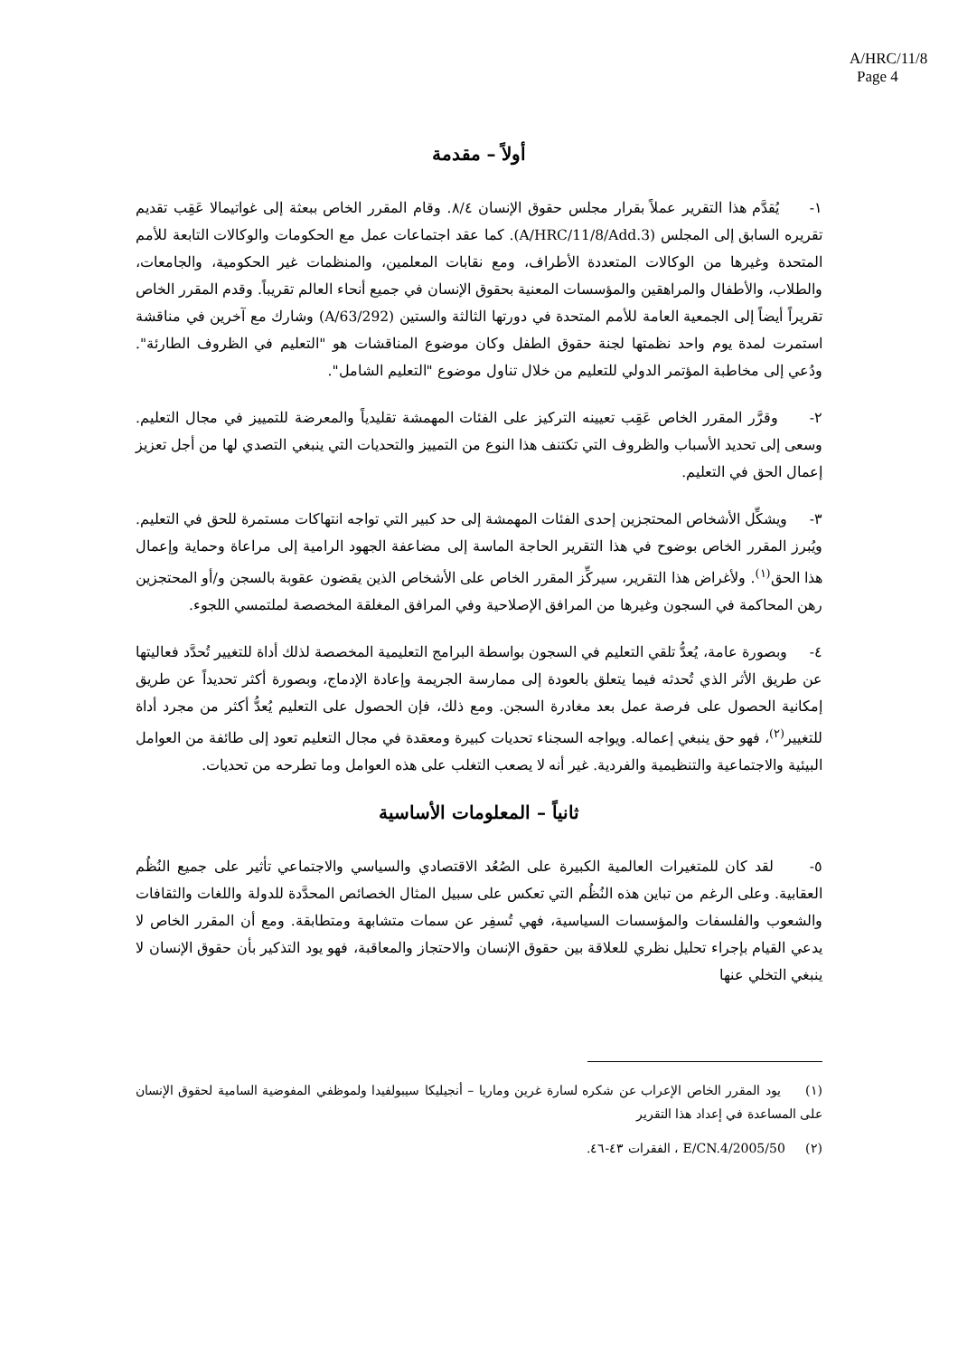A/HRC/11/8
Page 4
أولاً – مقدمة
١- يُقدَّم هذا التقرير عملاً بقرار مجلس حقوق الإنسان ٨/٤. وقام المقرر الخاص ببعثة إلى غواتيمالا عَقِب تقديم تقريره السابق إلى المجلس (A/HRC/11/8/Add.3). كما عقد اجتماعات عمل مع الحكومات والوكالات التابعة للأمم المتحدة وغيرها من الوكالات المتعددة الأطراف، ومع نقابات المعلمين، والمنظمات غير الحكومية، والجامعات، والطلاب، والأطفال والمراهقين والمؤسسات المعنية بحقوق الإنسان في جميع أنحاء العالم تقريباً. وقدم المقرر الخاص تقريراً أيضاً إلى الجمعية العامة للأمم المتحدة في دورتها الثالثة والستين (A/63/292) وشارك مع آخرين في مناقشة استمرت لمدة يوم واحد نظمتها لجنة حقوق الطفل وكان موضوع المناقشات هو "التعليم في الظروف الطارئة". ودُعي إلى مخاطبة المؤتمر الدولي للتعليم من خلال تناول موضوع "التعليم الشامل".
٢- وقرَّر المقرر الخاص عَقِب تعيينه التركيز على الفئات المهمشة تقليدياً والمعرضة للتمييز في مجال التعليم. وسعى إلى تحديد الأسباب والظروف التي تكتنف هذا النوع من التمييز والتحديات التي ينبغي التصدي لها من أجل تعزيز إعمال الحق في التعليم.
٣- ويشكِّل الأشخاص المحتجزين إحدى الفئات المهمشة إلى حد كبير التي تواجه انتهاكات مستمرة للحق في التعليم. ويُبرز المقرر الخاص بوضوح في هذا التقرير الحاجة الماسة إلى مضاعفة الجهود الرامية إلى مراعاة وحماية وإعمال هذا الحق<sup>(١)</sup>. ولأغراض هذا التقرير، سيركِّز المقرر الخاص على الأشخاص الذين يقضون عقوبة بالسجن و/أو المحتجزين رهن المحاكمة في السجون وغيرها من المرافق الإصلاحية وفي المرافق المغلقة المخصصة لملتمسي اللجوء.
٤- وبصورة عامة، يُعدُّ تلقي التعليم في السجون بواسطة البرامج التعليمية المخصصة لذلك أداة للتغيير تُحدَّد فعاليتها عن طريق الأثر الذي تُحدثه فيما يتعلق بالعودة إلى ممارسة الجريمة وإعادة الإدماج، وبصورة أكثر تحديداً عن طريق إمكانية الحصول على فرصة عمل بعد مغادرة السجن. ومع ذلك، فإن الحصول على التعليم يُعدُّ أكثر من مجرد أداة للتغيير<sup>(٢)</sup>، فهو حق ينبغي إعماله. ويواجه السجناء تحديات كبيرة ومعقدة في مجال التعليم تعود إلى طائفة من العوامل البيئية والاجتماعية والتنظيمية والفردية. غير أنه لا يصعب التغلب على هذه العوامل وما تطرحه من تحديات.
ثانياً – المعلومات الأساسية
٥- لقد كان للمتغيرات العالمية الكبيرة على الصُعُد الاقتصادي والسياسي والاجتماعي تأثير على جميع النُظُم العقابية. وعلى الرغم من تباين هذه النُظُم التي تعكس على سبيل المثال الخصائص المحدَّدة للدولة واللغات والثقافات والشعوب والفلسفات والمؤسسات السياسية، فهي تُسفِر عن سمات متشابهة ومتطابقة. ومع أن المقرر الخاص لا يدعي القيام بإجراء تحليل نظري للعلاقة بين حقوق الإنسان والاحتجاز والمعاقبة، فهو يود التذكير بأن حقوق الإنسان لا ينبغي التخلي عنها
(١) يود المقرر الخاص الإعراب عن شكره لسارة غرين وماريا – أنجيليكا سيبولفيدا ولموظفي المفوضية السامية لحقوق الإنسان على المساعدة في إعداد هذا التقرير
(٢) E/CN.4/2005/50 ، الفقرات ٤٣-٤٦.